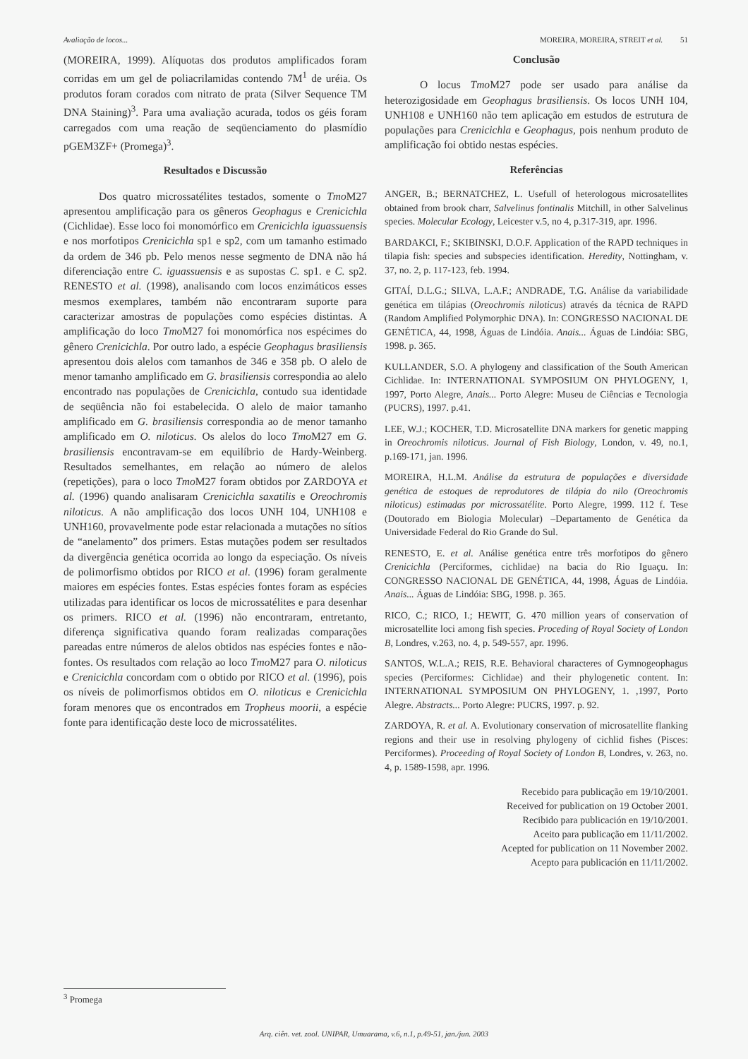Avaliação de locos... MOREIRA, MOREIRA, STREIT et al. 51
(MOREIRA, 1999). Alíquotas dos produtos amplificados foram corridas em um gel de poliacrilamidas contendo 7M<sup>1</sup> de uréia. Os produtos foram corados com nitrato de prata (Silver Sequence TM DNA Staining)<sup>3</sup>. Para uma avaliação acurada, todos os géis foram carregados com uma reação de seqüenciamento do plasmídio pGEM3ZF+ (Promega)<sup>3</sup>.
Resultados e Discussão
Dos quatro microssatélites testados, somente o Tmo M27 apresentou amplificação para os gêneros Geophagus e Crenicichla (Cichlidae). Esse loco foi monomórfico em Crenicichla iguassuensis e nos morfotipos Crenicichla sp1 e sp2, com um tamanho estimado da ordem de 346 pb. Pelo menos nesse segmento de DNA não há diferenciação entre C. iguassuensis e as supostas C. sp1. e C. sp2. RENESTO et al. (1998), analisando com locos enzimáticos esses mesmos exemplares, também não encontraram suporte para caracterizar amostras de populações como espécies distintas. A amplificação do loco Tmo M27 foi monomórfica nos espécimes do gênero Crenicichla. Por outro lado, a espécie Geophagus brasiliensis apresentou dois alelos com tamanhos de 346 e 358 pb. O alelo de menor tamanho amplificado em G. brasiliensis correspondia ao alelo encontrado nas populações de Crenicichla, contudo sua identidade de seqüência não foi estabelecida. O alelo de maior tamanho amplificado em G. brasiliensis correspondia ao de menor tamanho amplificado em O. niloticus. Os alelos do loco Tmo M27 em G. brasiliensis encontravam-se em equilíbrio de Hardy-Weinberg. Resultados semelhantes, em relação ao número de alelos (repetições), para o loco Tmo M27 foram obtidos por ZARDOYA et al. (1996) quando analisaram Crenicichla saxatilis e Oreochromis niloticus. A não amplificação dos locos UNH 104, UNH108 e UNH160, provavelmente pode estar relacionada a mutações no sítios de “anelamento” dos primers. Estas mutações podem ser resultados da divergência genética ocorrida ao longo da especiação. Os níveis de polimorfismo obtidos por RICO et al. (1996) foram geralmente maiores em espécies fontes. Estas espécies fontes foram as espécies utilizadas para identificar os locos de microssatélites e para desenhar os primers. RICO et al. (1996) não encontraram, entretanto, diferença significativa quando foram realizadas comparações pareadas entre números de alelos obtidos nas espécies fontes e não-fontes. Os resultados com relação ao loco Tmo M27 para O. niloticus e Crenicichla concordam com o obtido por RICO et al. (1996), pois os níveis de polimorfismos obtidos em O. niloticus e Crenicichla foram menores que os encontrados em Tropheus moorii, a espécie fonte para identificação deste loco de microssatélites.
Conclusão
O locus Tmo M27 pode ser usado para análise da heterozigosidade em Geophagus brasiliensis. Os locos UNH 104, UNH108 e UNH160 não tem aplicação em estudos de estrutura de populações para Crenicichla e Geophagus, pois nenhum produto de amplificação foi obtido nestas espécies.
Referências
ANGER, B.; BERNATCHEZ, L. Usefull of heterologous microsatellites obtained from brook charr, Salvelinus fontinalis Mitchill, in other Salvelinus species. Molecular Ecology, Leicester v.5, no 4, p.317-319, apr. 1996.
BARDAKCI, F.; SKIBINSKI, D.O.F. Application of the RAPD techniques in tilapia fish: species and subspecies identification. Heredity, Nottingham, v. 37, no. 2, p. 117-123, feb. 1994.
GITAÍ, D.L.G.; SILVA, L.A.F.; ANDRADE, T.G. Análise da variabilidade genética em tilápias (Oreochromis niloticus) através da técnica de RAPD (Random Amplified Polymorphic DNA). In: CONGRESSO NACIONAL DE GENÉTICA, 44, 1998, Águas de Lindóia. Anais... Águas de Lindóia: SBG, 1998. p. 365.
KULLANDER, S.O. A phylogeny and classification of the South American Cichlidae. In: INTERNATIONAL SYMPOSIUM ON PHYLOGENY, 1, 1997, Porto Alegre, Anais... Porto Alegre: Museu de Ciências e Tecnologia (PUCRS), 1997. p.41.
LEE, W.J.; KOCHER, T.D. Microsatellite DNA markers for genetic mapping in Oreochromis niloticus. Journal of Fish Biology, London, v. 49, no.1, p.169-171, jan. 1996.
MOREIRA, H.L.M. Análise da estrutura de populações e diversidade genética de estoques de reprodutores de tilápia do nilo (Oreochromis niloticus) estimadas por microssatélite. Porto Alegre, 1999. 112 f. Tese (Doutorado em Biologia Molecular) –Departamento de Genética da Universidade Federal do Rio Grande do Sul.
RENESTO, E. et al. Análise genética entre três morfotipos do gênero Crenicichla (Perciformes, cichlidae) na bacia do Rio Iguaçu. In: CONGRESSO NACIONAL DE GENÉTICA, 44, 1998, Águas de Lindóia. Anais... Águas de Lindóia: SBG, 1998. p. 365.
RICO, C.; RICO, I.; HEWIT, G. 470 million years of conservation of microsatellite loci among fish species. Proceding of Royal Society of London B, Londres, v.263, no. 4, p. 549-557, apr. 1996.
SANTOS, W.L.A.; REIS, R.E. Behavioral characteres of Gymnogeophagus species (Perciformes: Cichlidae) and their phylogenetic content. In: INTERNATIONAL SYMPOSIUM ON PHYLOGENY, 1. ,1997, Porto Alegre. Abstracts... Porto Alegre: PUCRS, 1997. p. 92.
ZARDOYA, R. et al. A. Evolutionary conservation of microsatellite flanking regions and their use in resolving phylogeny of cichlid fishes (Pisces: Perciformes). Proceeding of Royal Society of London B, Londres, v. 263, no. 4, p. 1589-1598, apr. 1996.
Recebido para publicação em 19/10/2001.
Received for publication on 19 October 2001.
Recibido para publicación en 19/10/2001.
Aceito para publicação em 11/11/2002.
Acepted for publication on 11 November 2002.
Acepto para publicación en 11/11/2002.
<sup>3</sup> Promega
Arq. ciên. vet. zool. UNIPAR, Umuarama, v.6, n.1, p.49-51, jan./jun. 2003